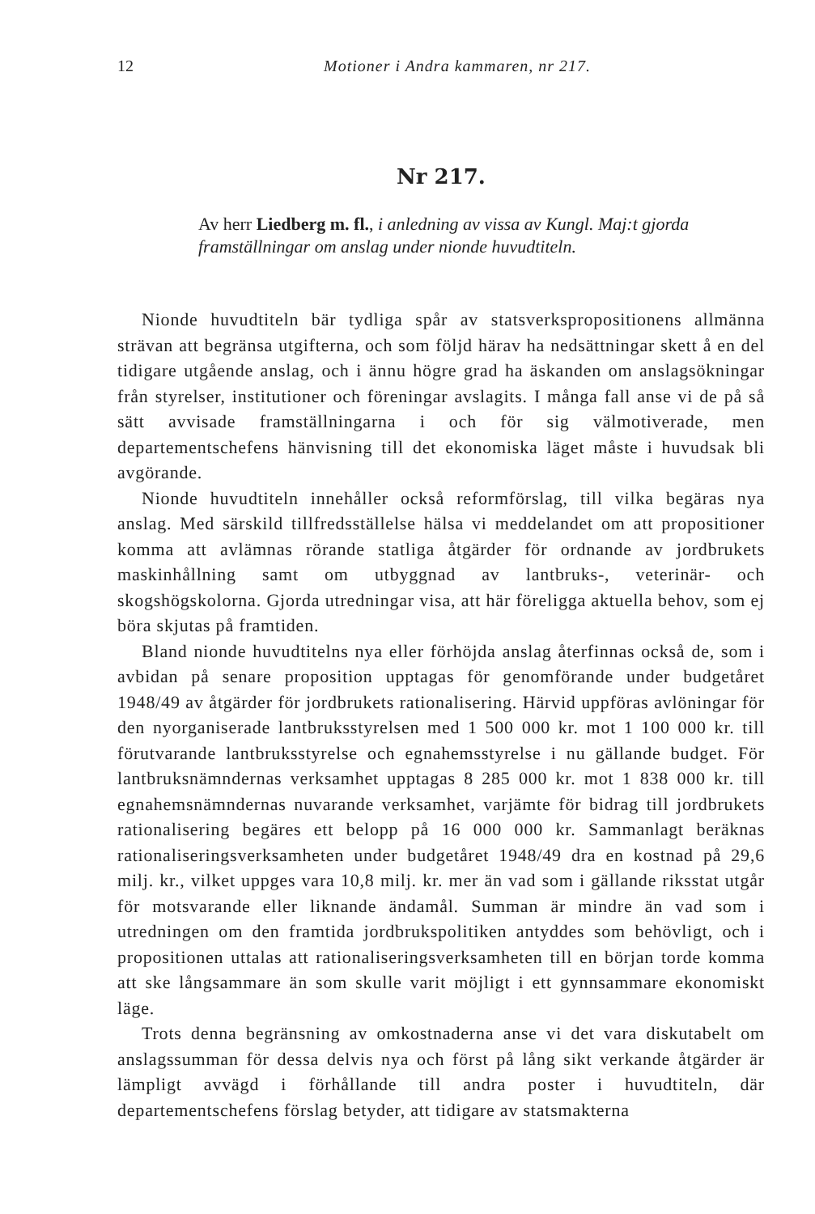12 Motioner i Andra kammaren, nr 217.
Nr 217.
Av herr Liedberg m. fl., i anledning av vissa av Kungl. Maj:t gjorda framställningar om anslag under nionde huvudtiteln.
Nionde huvudtiteln bär tydliga spår av statsverkspropositionens allmänna strävan att begränsa utgifterna, och som följd härav ha nedsättningar skett å en del tidigare utgående anslag, och i ännu högre grad ha äskanden om anslagsökningar från styrelser, institutioner och föreningar avslagits. I många fall anse vi de på så sätt avvisade framställningarna i och för sig välmotiverade, men departementschefens hänvisning till det ekonomiska läget måste i huvudsak bli avgörande.
Nionde huvudtiteln innehåller också reformförslag, till vilka begäras nya anslag. Med särskild tillfredsställelse hälsa vi meddelandet om att propositioner komma att avlämnas rörande statliga åtgärder för ordnande av jordbrukets maskinhållning samt om utbyggnad av lantbruks-, veterinär- och skogshögskolorna. Gjorda utredningar visa, att här föreligga aktuella behov, som ej böra skjutas på framtiden.
Bland nionde huvudtitelns nya eller förhöjda anslag återfinnas också de, som i avbidan på senare proposition upptagas för genomförande under budgetåret 1948/49 av åtgärder för jordbrukets rationalisering. Härvid uppföras avlöningar för den nyorganiserade lantbruksstyrelsen med 1 500 000 kr. mot 1 100 000 kr. till förutvarande lantbruksstyrelse och egnahemsstyrelse i nu gällande budget. För lantbruksnämndernas verksamhet upptagas 8 285 000 kr. mot 1 838 000 kr. till egnahemsnämndernas nuvarande verksamhet, varjämte för bidrag till jordbrukets rationalisering begäres ett belopp på 16 000 000 kr. Sammanlagt beräknas rationaliseringsverksamheten under budgetåret 1948/49 dra en kostnad på 29,6 milj. kr., vilket uppges vara 10,8 milj. kr. mer än vad som i gällande riksstat utgår för motsvarande eller liknande ändamål. Summan är mindre än vad som i utredningen om den framtida jordbrukspolitiken antyddes som behövligt, och i propositionen uttalas att rationaliseringsverksamheten till en början torde komma att ske långsammare än som skulle varit möjligt i ett gynnsammare ekonomiskt läge.
Trots denna begränsning av omkostnaderna anse vi det vara diskutabelt om anslagssumman för dessa delvis nya och först på lång sikt verkande åtgärder är lämpligt avvägd i förhållande till andra poster i huvudtiteln, där departementschefens förslag betyder, att tidigare av statsmakterna